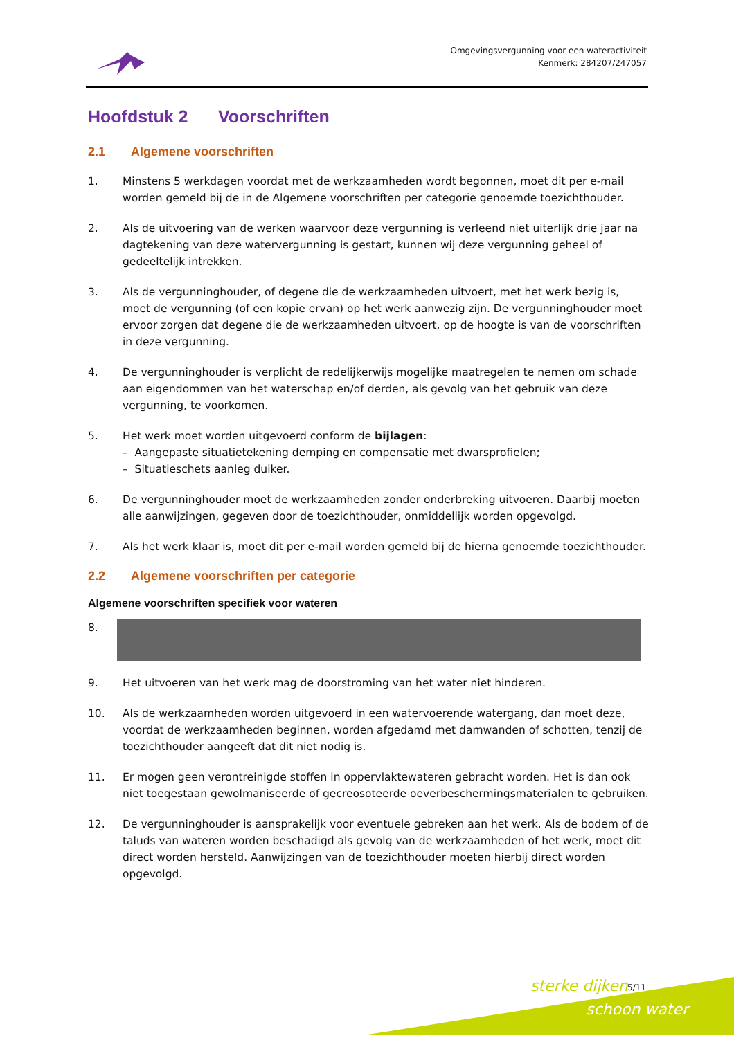Omgevingsvergunning voor een wateractiviteit
Kenmerk: 284207/247057
Hoofdstuk 2 Voorschriften
2.1 Algemene voorschriften
1. Minstens 5 werkdagen voordat met de werkzaamheden wordt begonnen, moet dit per e-mail worden gemeld bij de in de Algemene voorschriften per categorie genoemde toezichthouder.
2. Als de uitvoering van de werken waarvoor deze vergunning is verleend niet uiterlijk drie jaar na dagtekening van deze watervergunning is gestart, kunnen wij deze vergunning geheel of gedeeltelijk intrekken.
3. Als de vergunninghouder, of degene die de werkzaamheden uitvoert, met het werk bezig is, moet de vergunning (of een kopie ervan) op het werk aanwezig zijn. De vergunninghouder moet ervoor zorgen dat degene die de werkzaamheden uitvoert, op de hoogte is van de voorschriften in deze vergunning.
4. De vergunninghouder is verplicht de redelijkerwijs mogelijke maatregelen te nemen om schade aan eigendommen van het waterschap en/of derden, als gevolg van het gebruik van deze vergunning, te voorkomen.
5. Het werk moet worden uitgevoerd conform de bijlagen:
– Aangepaste situatietekening demping en compensatie met dwarsprofielen;
– Situatieschets aanleg duiker.
6. De vergunninghouder moet de werkzaamheden zonder onderbreking uitvoeren. Daarbij moeten alle aanwijzingen, gegeven door de toezichthouder, onmiddellijk worden opgevolgd.
7. Als het werk klaar is, moet dit per e-mail worden gemeld bij de hierna genoemde toezichthouder.
2.2 Algemene voorschriften per categorie
Algemene voorschriften specifiek voor wateren
8.
9. Het uitvoeren van het werk mag de doorstroming van het water niet hinderen.
10. Als de werkzaamheden worden uitgevoerd in een watervoerende watergang, dan moet deze, voordat de werkzaamheden beginnen, worden afgedamd met damwanden of schotten, tenzij de toezichthouder aangeeft dat dit niet nodig is.
11. Er mogen geen verontreinigde stoffen in oppervlaktewateren gebracht worden. Het is dan ook niet toegestaan gewolmaniseerde of gecreosoteerde oeverbeschermingsmaterialen te gebruiken.
12. De vergunninghouder is aansprakelijk voor eventuele gebreken aan het werk. Als de bodem of de taluds van wateren worden beschadigd als gevolg van de werkzaamheden of het werk, moet dit direct worden hersteld. Aanwijzingen van de toezichthouder moeten hierbij direct worden opgevolgd.
sterke dijken 5/11
schoon water